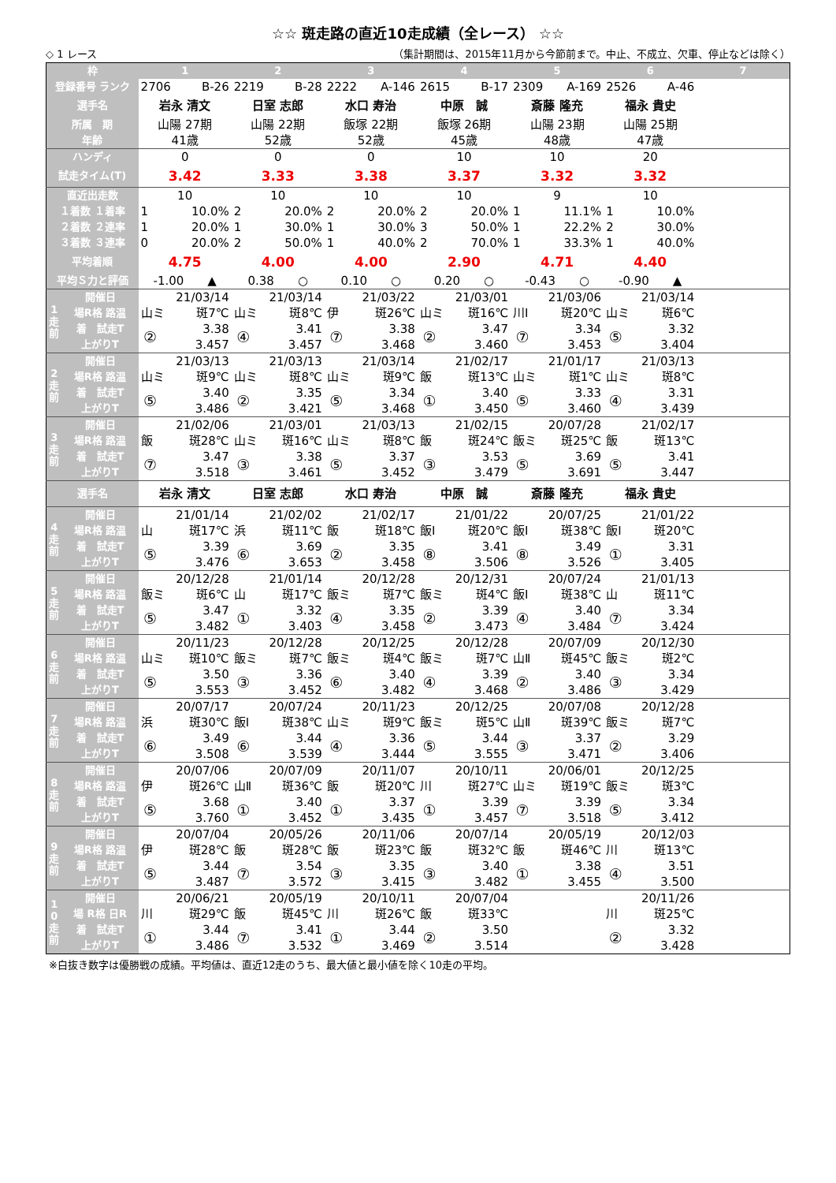☆☆ 斑走路の直近10走成績（全レース） ☆☆
◇ 1 レース （集計期間は、2015年11月から今節前まで。中止、不成立、欠車、停止などは除く）
| 枠 | | 1 | | 2 | | 3 | | 4 | | 5 | | 6 | | 7 |
| --- | --- | --- | --- | --- | --- | --- | --- | --- | --- | --- | --- | --- | --- | --- |
| 登録番号 ランク | | 2706 B-26 | | 2219 B-28 | | 2222 A-146 | | 2615 B-17 | | 2309 A-169 | | 2526 A-46 | | |
| 選手名 | | 岩永 清文 | | 日室 志郎 | | 水口 寿治 | | 中原 誠 | | 斎藤 隆充 | | 福永 貴史 | | |
| 所属 期 | | 山陽 27期 | | 山陽 22期 | | 飯塚 22期 | | 飯塚 26期 | | 山陽 23期 | | 山陽 25期 | | |
| 年齢 | | 41歳 | | 52歳 | | 52歳 | | 45歳 | | 48歳 | | 47歳 | | |
| ハンディ | | 0 | | 0 | | 0 | | 10 | | 10 | | 20 | | |
| 試走タイム(T) | | 3.42 | | 3.33 | | 3.38 | | 3.37 | | 3.32 | | 3.32 | | |
| 直近出走数 | | 10 | | 10 | | 10 | | 10 | | 9 | | 10 | | |
| １着数 １着率 | | 1 | 10.0% | 2 | 20.0% | 2 | 20.0% | 2 | 20.0% | 1 | 11.1% | 1 | 10.0% | |
| ２着数 ２連率 | | 1 | 20.0% | 1 | 30.0% | 1 | 30.0% | 3 | 50.0% | 1 | 22.2% | 2 | 30.0% | |
| ３着数 ３連率 | | 0 | 20.0% | 2 | 50.0% | 1 | 40.0% | 2 | 70.0% | 1 | 33.3% | 1 | 40.0% | |
| 平均着順 | | 4.75 | | 4.00 | | 4.00 | | 2.90 | | 4.71 | | 4.40 | | |
| 平均Ｓ力と評価 | | -1.00 ▲ | | 0.38 ○ | | 0.10 ○ | | 0.20 ○ | | -0.43 ○ | | -0.90 ▲ | | |
| 1 走 前 | 開催日 | 21/03/14 | | 21/03/14 | | 21/03/22 | | 21/03/01 | | 21/03/06 | | 21/03/14 | | |
| | 場R格 路温 | 山ミ | 斑7℃ | 山ミ | 斑8℃ | 伊 | 斑26℃ | 山ミ | 斑16℃ | 川Ⅰ | 斑20℃ | 山ミ | 斑6℃ | |
| | 着 試走T | ② | 3.38 | ④ | 3.41 | ⑦ | 3.38 | ② | 3.47 | ⑦ | 3.34 | ⑤ | 3.32 | |
| | 上がりT | | 3.457 | | 3.457 | | 3.468 | | 3.460 | | 3.453 | | 3.404 | |
| 2 走 前 | 開催日 | 21/03/13 | | 21/03/13 | | 21/03/14 | | 21/02/17 | | 21/01/17 | | 21/03/13 | | |
| | 場R格 路温 | 山ミ | 斑9℃ | 山ミ | 斑8℃ | 山ミ | 斑9℃ | 飯 | 斑13℃ | 山ミ | 斑1℃ | 山ミ | 斑8℃ | |
| | 着 試走T | ⑤ | 3.40 | ② | 3.35 | ⑤ | 3.34 | ① | 3.40 | ⑤ | 3.33 | ④ | 3.31 | |
| | 上がりT | | 3.486 | | 3.421 | | 3.468 | | 3.450 | | 3.460 | | 3.439 | |
| 3 走 前 | 開催日 | 21/02/06 | | 21/03/01 | | 21/03/13 | | 21/02/15 | | 20/07/28 | | 21/02/17 | | |
| | 場R格 路温 | 飯 | 斑28℃ | 山ミ | 斑16℃ | 山ミ | 斑8℃ | 飯 | 斑24℃ | 飯ミ | 斑25℃ | 飯 | 斑13℃ | |
| | 着 試走T | ⑦ | 3.47 | ③ | 3.38 | ⑤ | 3.37 | ③ | 3.53 | ⑤ | 3.69 | ⑤ | 3.41 | |
| | 上がりT | | 3.518 | | 3.461 | | 3.452 | | 3.479 | | 3.691 | | 3.447 | |
| 選手名 | | 岩永 清文 | | 日室 志郎 | | 水口 寿治 | | 中原 誠 | | 斎藤 隆充 | | 福永 貴史 | | |
| 4 走 前 | 開催日 | 21/01/14 | | 21/02/02 | | 21/02/17 | | 21/01/22 | | 20/07/25 | | 21/01/22 | | |
| | 場R格 路温 | 山 | 斑17℃ | 浜 | 斑11℃ | 飯 | 斑18℃ | 飯Ⅰ | 斑20℃ | 飯Ⅰ | 斑38℃ | 飯Ⅰ | 斑20℃ | |
| | 着 試走T | ⑤ | 3.39 | ⑥ | 3.69 | ② | 3.35 | ⑧ | 3.41 | ⑧ | 3.49 | ① | 3.31 | |
| | 上がりT | | 3.476 | | 3.653 | | 3.458 | | 3.506 | | 3.526 | | 3.405 | |
| 5 走 前 | 開催日 | 20/12/28 | | 21/01/14 | | 20/12/28 | | 20/12/31 | | 20/07/24 | | 21/01/13 | | |
| | 場R格 路温 | 飯ミ | 斑6℃ | 山 | 斑17℃ | 飯ミ | 斑7℃ | 飯ミ | 斑4℃ | 飯Ⅰ | 斑38℃ | 山 | 斑11℃ | |
| | 着 試走T | ⑤ | 3.47 | ① | 3.32 | ④ | 3.35 | ② | 3.39 | ④ | 3.40 | ⑦ | 3.34 | |
| | 上がりT | | 3.482 | | 3.403 | | 3.458 | | 3.473 | | 3.484 | | 3.424 | |
| 6 走 前 | 開催日 | 20/11/23 | | 20/12/28 | | 20/12/25 | | 20/12/28 | | 20/07/09 | | 20/12/30 | | |
| | 場R格 路温 | 山ミ | 斑10℃ | 飯ミ | 斑7℃ | 飯ミ | 斑4℃ | 飯ミ | 斑7℃ | 山Ⅱ | 斑45℃ | 飯ミ | 斑2℃ | |
| | 着 試走T | ⑤ | 3.50 | ③ | 3.36 | ⑥ | 3.40 | ④ | 3.39 | ② | 3.40 | ③ | 3.34 | |
| | 上がりT | | 3.553 | | 3.452 | | 3.482 | | 3.468 | | 3.486 | | 3.429 | |
| 7 走 前 | 開催日 | 20/07/17 | | 20/07/24 | | 20/11/23 | | 20/12/25 | | 20/07/08 | | 20/12/28 | | |
| | 場R格 路温 | 浜 | 斑30℃ | 飯Ⅰ | 斑38℃ | 山ミ | 斑9℃ | 飯ミ | 斑5℃ | 山Ⅱ | 斑39℃ | 飯ミ | 斑7℃ | |
| | 着 試走T | ⑥ | 3.49 | ⑥ | 3.44 | ④ | 3.36 | ⑤ | 3.44 | ③ | 3.37 | ② | 3.29 | |
| | 上がりT | | 3.508 | | 3.539 | | 3.444 | | 3.555 | | 3.471 | | 3.406 | |
| 8 走 前 | 開催日 | 20/07/06 | | 20/07/09 | | 20/11/07 | | 20/10/11 | | 20/06/01 | | 20/12/25 | | |
| | 場R格 路温 | 伊 | 斑26℃ | 山Ⅱ | 斑36℃ | 飯 | 斑20℃ | 川 | 斑27℃ | 山ミ | 斑19℃ | 飯ミ | 斑3℃ | |
| | 着 試走T | ⑤ | 3.68 | ① | 3.40 | ① | 3.37 | ① | 3.39 | ⑦ | 3.39 | ⑤ | 3.34 | |
| | 上がりT | | 3.760 | | 3.452 | | 3.435 | | 3.457 | | 3.518 | | 3.412 | |
| 9 走 前 | 開催日 | 20/07/04 | | 20/05/26 | | 20/11/06 | | 20/07/14 | | 20/05/19 | | 20/12/03 | | |
| | 場R格 路温 | 伊 | 斑28℃ | 飯 | 斑28℃ | 飯 | 斑23℃ | 飯 | 斑32℃ | 飯 | 斑46℃ | 川 | 斑13℃ | |
| | 着 試走T | ⑤ | 3.44 | ⑦ | 3.54 | ③ | 3.35 | ③ | 3.40 | ① | 3.38 | ④ | 3.51 | |
| | 上がりT | | 3.487 | | 3.572 | | 3.415 | | 3.482 | | 3.455 | | 3.500 | |
| 1 0 走 前 | 開催日 | 20/06/21 | | 20/05/19 | | 20/10/11 | | 20/07/04 | | | | 20/11/26 | | |
| | 場 R格 日R | 川 | 斑29℃ | 飯 | 斑45℃ | 川 | 斑26℃ | 飯 | 斑33℃ | | | 川 | 斑25℃ | |
| | 着 試走T | ① | 3.44 | ⑦ | 3.41 | ① | 3.44 | ② | 3.50 | | | ② | 3.32 | |
| | 上がりT | | 3.486 | | 3.532 | | 3.469 | | 3.514 | | | | 3.428 | |
※白抜き数字は優勝戦の成績。平均値は、直近12走のうち、最大値と最小値を除く10走の平均。